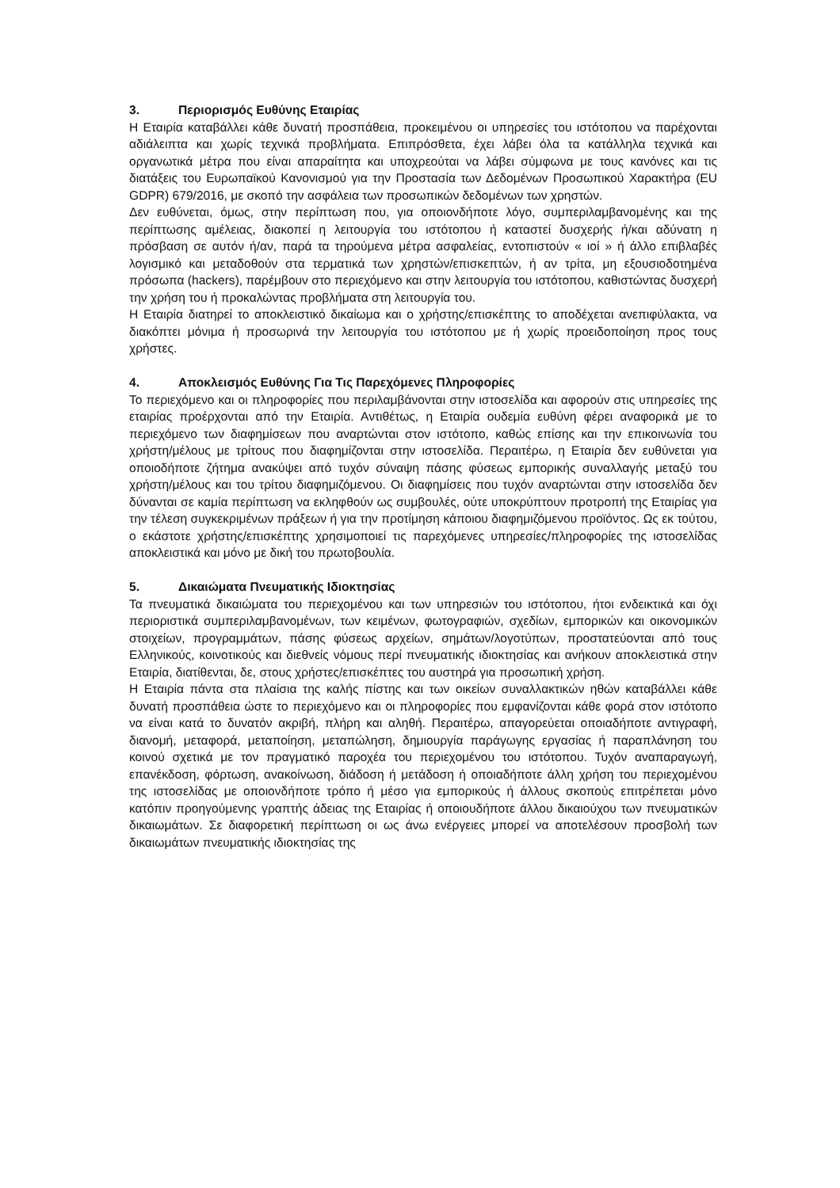3. Περιορισμός Ευθύνης Εταιρίας
Η Εταιρία καταβάλλει κάθε δυνατή προσπάθεια, προκειμένου οι υπηρεσίες του ιστότοπου να παρέχονται αδιάλειπτα και χωρίς τεχνικά προβλήματα. Επιπρόσθετα, έχει λάβει όλα τα κατάλληλα τεχνικά και οργανωτικά μέτρα που είναι απαραίτητα και υποχρεούται να λάβει σύμφωνα με τους κανόνες και τις διατάξεις του Ευρωπαϊκού Κανονισμού για την Προστασία των Δεδομένων Προσωπικού Χαρακτήρα (EU GDPR) 679/2016, με σκοπό την ασφάλεια των προσωπικών δεδομένων των χρηστών.
Δεν ευθύνεται, όμως, στην περίπτωση που, για οποιονδήποτε λόγο, συμπεριλαμβανομένης και της περίπτωσης αμέλειας, διακοπεί η λειτουργία του ιστότοπου ή καταστεί δυσχερής ή/και αδύνατη η πρόσβαση σε αυτόν ή/αν, παρά τα τηρούμενα μέτρα ασφαλείας, εντοπιστούν « ιοί » ή άλλο επιβλαβές λογισμικό και μεταδοθούν στα τερματικά των χρηστών/επισκεπτών, ή αν τρίτα, μη εξουσιοδοτημένα πρόσωπα (hackers), παρέμβουν στο περιεχόμενο και στην λειτουργία του ιστότοπου, καθιστώντας δυσχερή την χρήση του ή προκαλώντας προβλήματα στη λειτουργία του.
Η Εταιρία διατηρεί το αποκλειστικό δικαίωμα και ο χρήστης/επισκέπτης το αποδέχεται ανεπιφύλακτα, να διακόπτει μόνιμα ή προσωρινά την λειτουργία του ιστότοπου με ή χωρίς προειδοποίηση προς τους χρήστες.
4. Αποκλεισμός Ευθύνης Για Τις Παρεχόμενες Πληροφορίες
Το περιεχόμενο και οι πληροφορίες που περιλαμβάνονται στην ιστοσελίδα και αφορούν στις υπηρεσίες της εταιρίας προέρχονται από την Εταιρία. Αντιθέτως, η Εταιρία ουδεμία ευθύνη φέρει αναφορικά με το περιεχόμενο των διαφημίσεων που αναρτώνται στον ιστότοπο, καθώς επίσης και την επικοινωνία του χρήστη/μέλους με τρίτους που διαφημίζονται στην ιστοσελίδα. Περαιτέρω, η Εταιρία δεν ευθύνεται για οποιοδήποτε ζήτημα ανακύψει από τυχόν σύναψη πάσης φύσεως εμπορικής συναλλαγής μεταξύ του χρήστη/μέλους και του τρίτου διαφημιζόμενου. Οι διαφημίσεις που τυχόν αναρτώνται στην ιστοσελίδα δεν δύνανται σε καμία περίπτωση να εκληφθούν ως συμβουλές, ούτε υποκρύπτουν προτροπή της Εταιρίας για την τέλεση συγκεκριμένων πράξεων ή για την προτίμηση κάποιου διαφημιζόμενου προϊόντος. Ως εκ τούτου, ο εκάστοτε χρήστης/επισκέπτης χρησιμοποιεί τις παρεχόμενες υπηρεσίες/πληροφορίες της ιστοσελίδας αποκλειστικά και μόνο με δική του πρωτοβουλία.
5. Δικαιώματα Πνευματικής Ιδιοκτησίας
Τα πνευματικά δικαιώματα του περιεχομένου και των υπηρεσιών του ιστότοπου, ήτοι ενδεικτικά και όχι περιοριστικά συμπεριλαμβανομένων, των κειμένων, φωτογραφιών, σχεδίων, εμπορικών και οικονομικών στοιχείων, προγραμμάτων, πάσης φύσεως αρχείων, σημάτων/λογοτύπων, προστατεύονται από τους Ελληνικούς, κοινοτικούς και διεθνείς νόμους περί πνευματικής ιδιοκτησίας και ανήκουν αποκλειστικά στην Εταιρία, διατίθενται, δε, στους χρήστες/επισκέπτες του αυστηρά για προσωπική χρήση.
Η Εταιρία πάντα στα πλαίσια της καλής πίστης και των οικείων συναλλακτικών ηθών καταβάλλει κάθε δυνατή προσπάθεια ώστε το περιεχόμενο και οι πληροφορίες που εμφανίζονται κάθε φορά στον ιστότοπο να είναι κατά το δυνατόν ακριβή, πλήρη και αληθή. Περαιτέρω, απαγορεύεται οποιαδήποτε αντιγραφή, διανομή, μεταφορά, μεταποίηση, μεταπώληση, δημιουργία παράγωγης εργασίας ή παραπλάνηση του κοινού σχετικά με τον πραγματικό παροχέα του περιεχομένου του ιστότοπου. Τυχόν αναπαραγωγή, επανέκδοση, φόρτωση, ανακοίνωση, διάδοση ή μετάδοση ή οποιαδήποτε άλλη χρήση του περιεχομένου της ιστοσελίδας με οποιονδήποτε τρόπο ή μέσο για εμπορικούς ή άλλους σκοπούς επιτρέπεται μόνο κατόπιν προηγούμενης γραπτής άδειας της Εταιρίας ή οποιουδήποτε άλλου δικαιούχου των πνευματικών δικαιωμάτων. Σε διαφορετική περίπτωση οι ως άνω ενέργειες μπορεί να αποτελέσουν προσβολή των δικαιωμάτων πνευματικής ιδιοκτησίας της